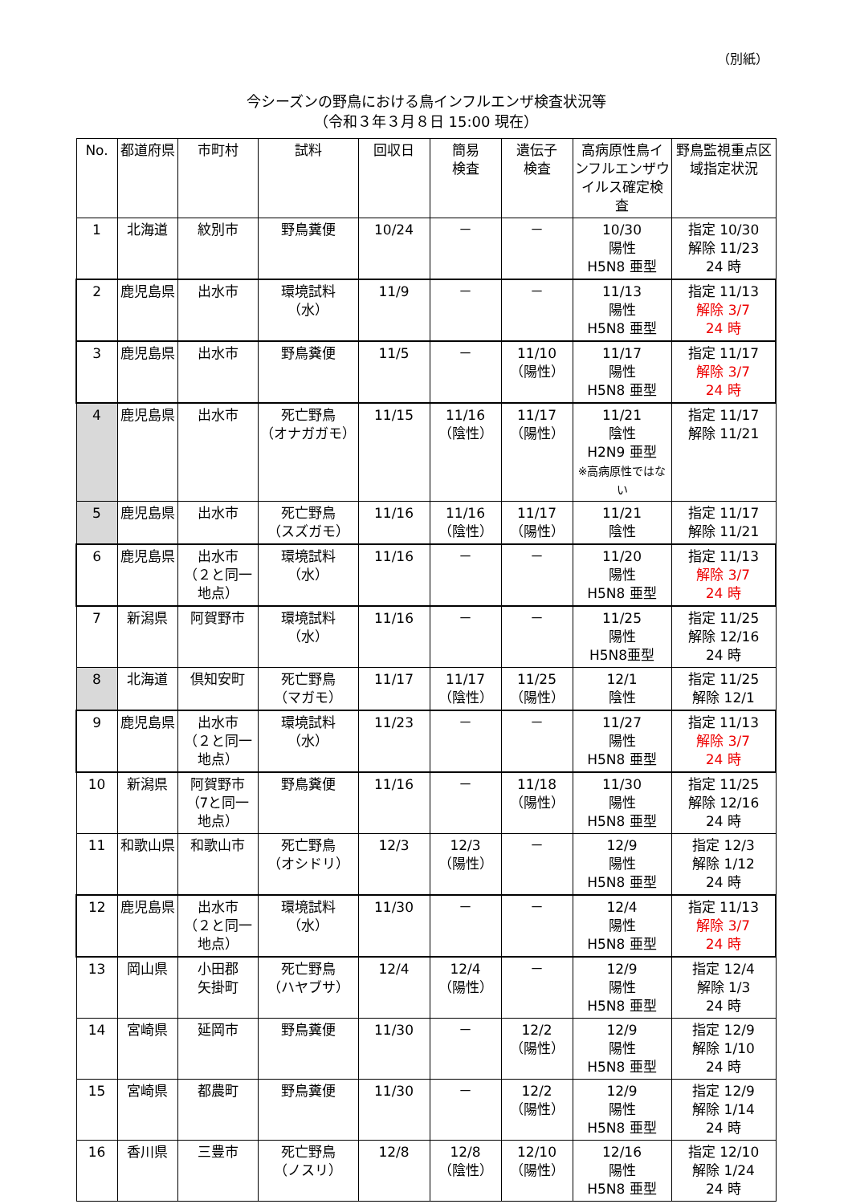（別紙）
今シーズンの野鳥における鳥インフルエンザ検査状況等
（令和３年３月８日 15:00 現在）
| No. | 都道府県 | 市町村 | 試料 | 回収日 | 簡易 検査 | 遺伝子 検査 | 高病原性鳥インフルエンザウイルス確定検査 | 野鳥監視重点区域指定状況 |
| --- | --- | --- | --- | --- | --- | --- | --- | --- |
| 1 | 北海道 | 紋別市 | 野鳥糞便 | 10/24 | － | － | 10/30 陽性 H5N8 亜型 | 指定 10/30 解除 11/23 24 時 |
| 2 | 鹿児島県 | 出水市 | 環境試料 （水） | 11/9 | － | － | 11/13 陽性 H5N8 亜型 | 指定 11/13 解除 3/7 24 時 |
| 3 | 鹿児島県 | 出水市 | 野鳥糞便 | 11/5 | － | 11/10 （陽性） | 11/17 陽性 H5N8 亜型 | 指定 11/17 解除 3/7 24 時 |
| 4 | 鹿児島県 | 出水市 | 死亡野鳥 （オナガガモ） | 11/15 | 11/16 （陰性） | 11/17 （陽性） | 11/21 陰性 H2N9 亜型 ※高病原性ではない | 指定 11/17 解除 11/21 |
| 5 | 鹿児島県 | 出水市 | 死亡野鳥 （スズガモ） | 11/16 | 11/16 （陰性） | 11/17 （陽性） | 11/21 陰性 | 指定 11/17 解除 11/21 |
| 6 | 鹿児島県 | 出水市 （２と同一地点） | 環境試料 （水） | 11/16 | － | － | 11/20 陽性 H5N8 亜型 | 指定 11/13 解除 3/7 24 時 |
| 7 | 新潟県 | 阿賀野市 | 環境試料 （水） | 11/16 | － | － | 11/25 陽性 H5N8亜型 | 指定 11/25 解除 12/16 24 時 |
| 8 | 北海道 | 倶知安町 | 死亡野鳥 （マガモ） | 11/17 | 11/17 （陰性） | 11/25 （陽性） | 12/1 陰性 | 指定 11/25 解除 12/1 |
| 9 | 鹿児島県 | 出水市 （２と同一地点） | 環境試料 （水） | 11/23 | － | － | 11/27 陽性 H5N8 亜型 | 指定 11/13 解除 3/7 24 時 |
| 10 | 新潟県 | 阿賀野市 （7と同一地点） | 野鳥糞便 | 11/16 | － | 11/18 （陽性） | 11/30 陽性 H5N8 亜型 | 指定 11/25 解除 12/16 24 時 |
| 11 | 和歌山県 | 和歌山市 | 死亡野鳥 （オシドリ） | 12/3 | 12/3 （陽性） | － | 12/9 陽性 H5N8 亜型 | 指定 12/3 解除 1/12 24 時 |
| 12 | 鹿児島県 | 出水市 （２と同一地点） | 環境試料 （水） | 11/30 | － | － | 12/4 陽性 H5N8 亜型 | 指定 11/13 解除 3/7 24 時 |
| 13 | 岡山県 | 小田郡 矢掛町 | 死亡野鳥 （ハヤブサ） | 12/4 | 12/4 （陽性） | － | 12/9 陽性 H5N8 亜型 | 指定 12/4 解除 1/3 24 時 |
| 14 | 宮崎県 | 延岡市 | 野鳥糞便 | 11/30 | － | 12/2 （陽性） | 12/9 陽性 H5N8 亜型 | 指定 12/9 解除 1/10 24 時 |
| 15 | 宮崎県 | 都農町 | 野鳥糞便 | 11/30 | － | 12/2 （陽性） | 12/9 陽性 H5N8 亜型 | 指定 12/9 解除 1/14 24 時 |
| 16 | 香川県 | 三豊市 | 死亡野鳥 （ノスリ） | 12/8 | 12/8 （陰性） | 12/10 （陽性） | 12/16 陽性 H5N8 亜型 | 指定 12/10 解除 1/24 24 時 |